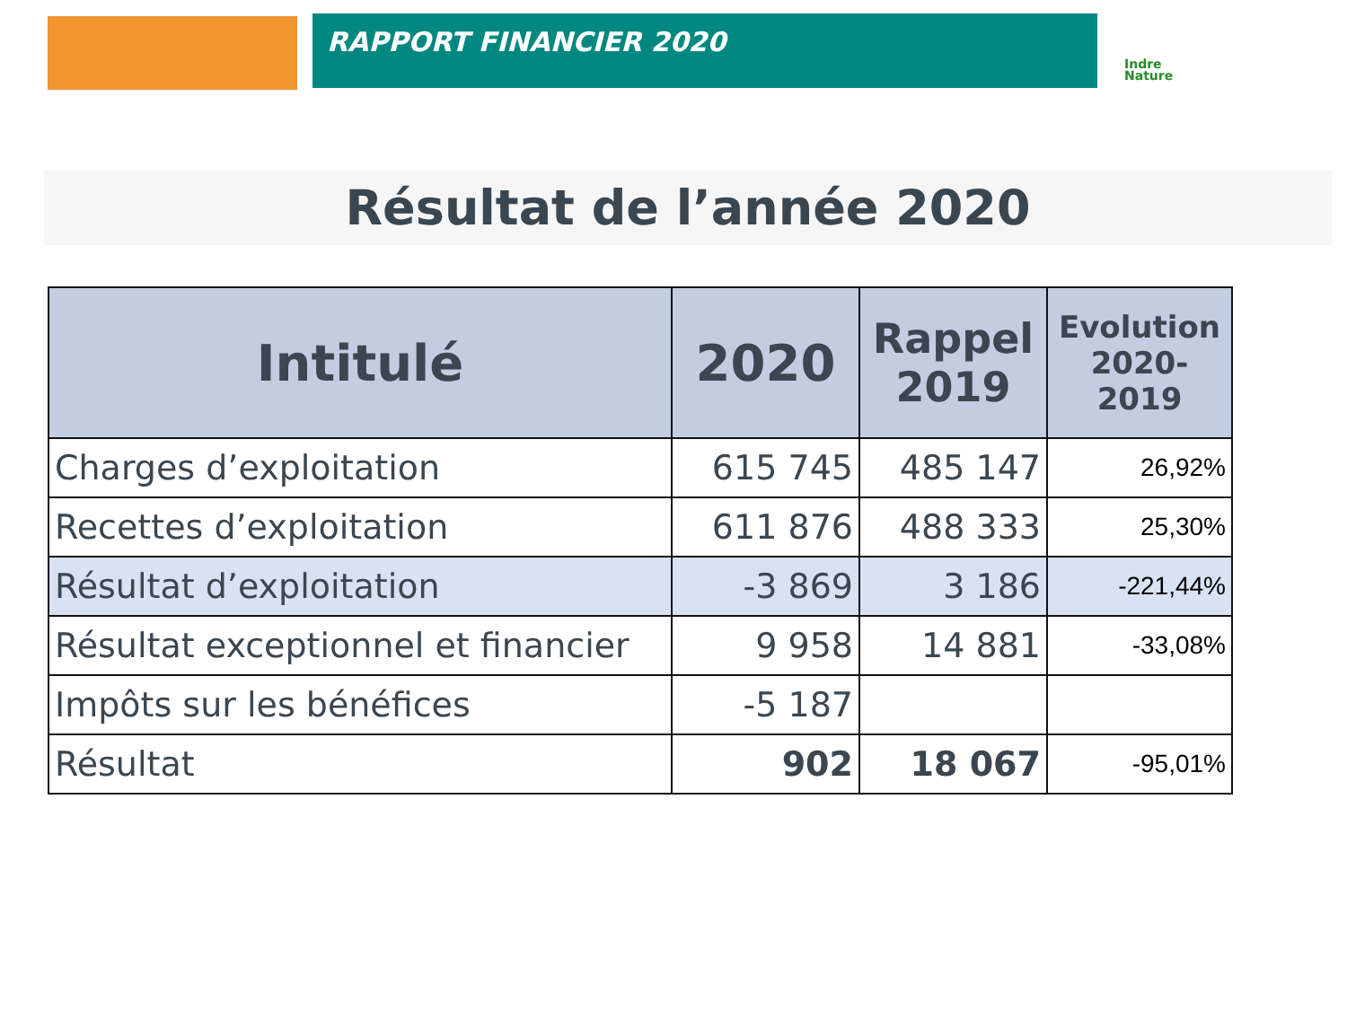RAPPORT FINANCIER 2020
Indre
Nature
Résultat de l’année 2020
| Intitulé | 2020 | Rappel 2019 | Evolution 2020-2019 |
| --- | --- | --- | --- |
| Charges d’exploitation | 615 745 | 485 147 | 26,92% |
| Recettes d’exploitation | 611 876 | 488 333 | 25,30% |
| Résultat d’exploitation | -3 869 | 3 186 | -221,44% |
| Résultat exceptionnel et financier | 9 958 | 14 881 | -33,08% |
| Impôts sur les bénéfices | -5 187 | | |
| Résultat | 902 | 18 067 | -95,01% |